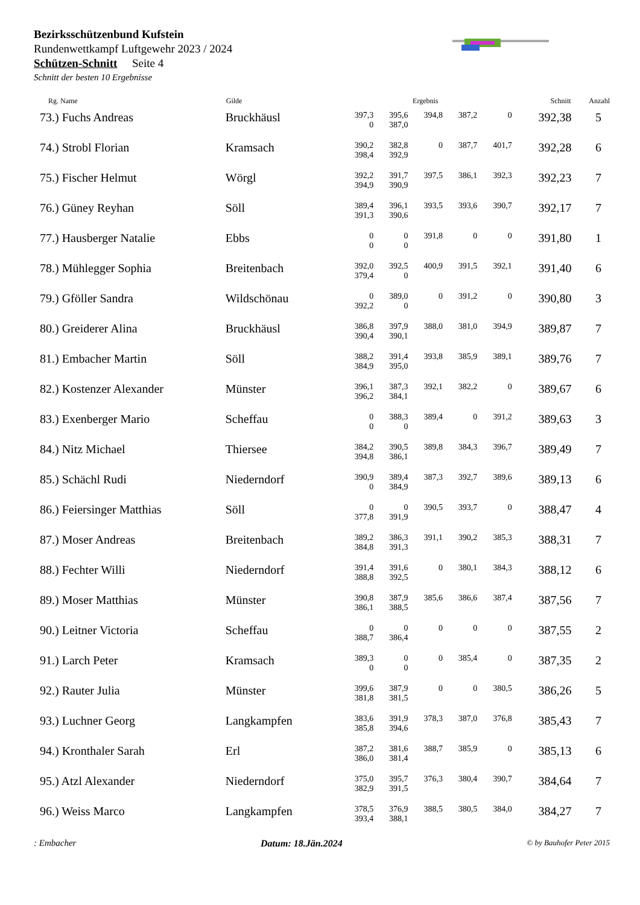Bezirksschützenbund Kufstein
Rundenwettkampf Luftgewehr 2023 / 2024
Schützen-Schnitt Seite 4
Schnitt der besten 10 Ergebnisse
| Rg. Name | Gilde | Ergebnis | | | | | Schnitt | Anzahl |
| --- | --- | --- | --- | --- | --- | --- | --- | --- |
| 73.) Fuchs Andreas | Bruckhäusl | 397,3 | 395,6 | 394,8 | 387,2 | 0 | 392,38 | 5 |
| | | 0 | 387,0 | | | | | |
| 74.) Strobl Florian | Kramsach | 390,2 | 382,8 | 0 | 387,7 | 401,7 | 392,28 | 6 |
| | | 398,4 | 392,9 | | | | | |
| 75.) Fischer Helmut | Wörgl | 392,2 | 391,7 | 397,5 | 386,1 | 392,3 | 392,23 | 7 |
| | | 394,9 | 390,9 | | | | | |
| 76.) Güney Reyhan | Söll | 389,4 | 396,1 | 393,5 | 393,6 | 390,7 | 392,17 | 7 |
| | | 391,3 | 390,6 | | | | | |
| 77.) Hausberger Natalie | Ebbs | 0 | 0 | 391,8 | 0 | 0 | 391,80 | 1 |
| | | 0 | 0 | | | | | |
| 78.) Mühlegger Sophia | Breitenbach | 392,0 | 392,5 | 400,9 | 391,5 | 392,1 | 391,40 | 6 |
| | | 379,4 | 0 | | | | | |
| 79.) Gföller Sandra | Wildschönau | 0 | 389,0 | 0 | 391,2 | 0 | 390,80 | 3 |
| | | 392,2 | 0 | | | | | |
| 80.) Greiderer Alina | Bruckhäusl | 386,8 | 397,9 | 388,0 | 381,0 | 394,9 | 389,87 | 7 |
| | | 390,4 | 390,1 | | | | | |
| 81.) Embacher Martin | Söll | 388,2 | 391,4 | 393,8 | 385,9 | 389,1 | 389,76 | 7 |
| | | 384,9 | 395,0 | | | | | |
| 82.) Kostenzer Alexander | Münster | 396,1 | 387,3 | 392,1 | 382,2 | 0 | 389,67 | 6 |
| | | 396,2 | 384,1 | | | | | |
| 83.) Exenberger Mario | Scheffau | 0 | 388,3 | 389,4 | 0 | 391,2 | 389,63 | 3 |
| | | 0 | 0 | | | | | |
| 84.) Nitz Michael | Thiersee | 384,2 | 390,5 | 389,8 | 384,3 | 396,7 | 389,49 | 7 |
| | | 394,8 | 386,1 | | | | | |
| 85.) Schächl Rudi | Niederndorf | 390,9 | 389,4 | 387,3 | 392,7 | 389,6 | 389,13 | 6 |
| | | 0 | 384,9 | | | | | |
| 86.) Feiersinger Matthias | Söll | 0 | 0 | 390,5 | 393,7 | 0 | 388,47 | 4 |
| | | 377,8 | 391,9 | | | | | |
| 87.) Moser Andreas | Breitenbach | 389,2 | 386,3 | 391,1 | 390,2 | 385,3 | 388,31 | 7 |
| | | 384,8 | 391,3 | | | | | |
| 88.) Fechter Willi | Niederndorf | 391,4 | 391,6 | 0 | 380,1 | 384,3 | 388,12 | 6 |
| | | 388,8 | 392,5 | | | | | |
| 89.) Moser Matthias | Münster | 390,8 | 387,9 | 385,6 | 386,6 | 387,4 | 387,56 | 7 |
| | | 386,1 | 388,5 | | | | | |
| 90.) Leitner Victoria | Scheffau | 0 | 0 | 0 | 0 | 0 | 387,55 | 2 |
| | | 388,7 | 386,4 | | | | | |
| 91.) Larch Peter | Kramsach | 389,3 | 0 | 0 | 385,4 | 0 | 387,35 | 2 |
| | | 0 | 0 | | | | | |
| 92.) Rauter Julia | Münster | 399,6 | 387,9 | 0 | 0 | 380,5 | 386,26 | 5 |
| | | 381,8 | 381,5 | | | | | |
| 93.) Luchner Georg | Langkampfen | 383,6 | 391,9 | 378,3 | 387,0 | 376,8 | 385,43 | 7 |
| | | 385,8 | 394,6 | | | | | |
| 94.) Kronthaler Sarah | Erl | 387,2 | 381,6 | 388,7 | 385,9 | 0 | 385,13 | 6 |
| | | 386,0 | 381,4 | | | | | |
| 95.) Atzl Alexander | Niederndorf | 375,0 | 395,7 | 376,3 | 380,4 | 390,7 | 384,64 | 7 |
| | | 382,9 | 391,5 | | | | | |
| 96.) Weiss Marco | Langkampfen | 378,5 | 376,9 | 388,5 | 380,5 | 384,0 | 384,27 | 7 |
| | | 393,4 | 388,1 | | | | | |
: Embacher Datum: 18.Jän.2024 © by Bauhofer Peter 2015